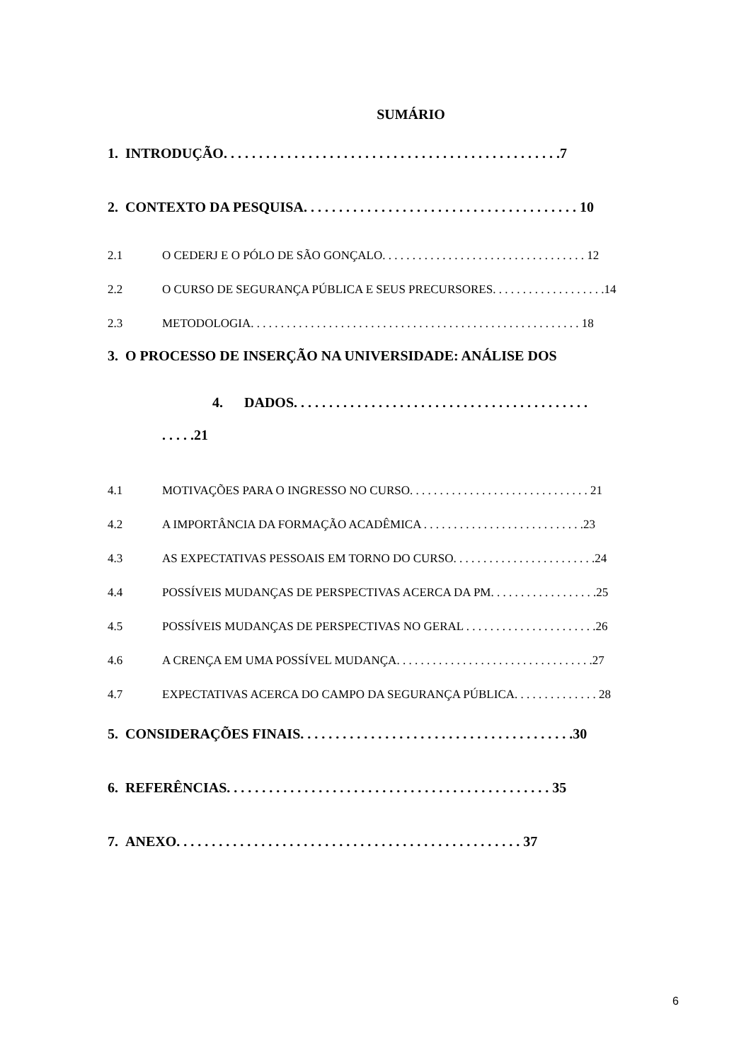SUMÁRIO
1. INTRODUÇÃO. . . . . . . . . . . . . . . . . . . . . . . . . . . . . . . . . . . . . . . . . . . . . . . .7
2. CONTEXTO DA PESQUISA. . . . . . . . . . . . . . . . . . . . . . . . . . . . . . . . . . . . . . . 10
2.1 O CEDERJ E O PÓLO DE SÃO GONÇALO. . . . . . . . . . . . . . . . . . . . . . . . . . . . . . . . . . 12
2.2 O CURSO DE SEGURANÇA PÚBLICA E SEUS PRECURSORES. . . . . . . . . . . . . . . . . . .14
2.3 METODOLOGIA. . . . . . . . . . . . . . . . . . . . . . . . . . . . . . . . . . . . . . . . . . . . . . . . . . . . . . . 18
3. O PROCESSO DE INSERÇÃO NA UNIVERSIDADE: ANÁLISE DOS
4. DADOS. . . . . . . . . . . . . . . . . . . . . . . . . . . . . . . . . . . . . . . . . .
. . . . .21
4.1 MOTIVAÇÕES PARA O INGRESSO NO CURSO. . . . . . . . . . . . . . . . . . . . . . . . . . . . . . 21
4.2 A IMPORTÂNCIA DA FORMAÇÃO ACADÊMICA . . . . . . . . . . . . . . . . . . . . . . . . . . .23
4.3 AS EXPECTATIVAS PESSOAIS EM TORNO DO CURSO. . . . . . . . . . . . . . . . . . . . . . . .24
4.4 POSSÍVEIS MUDANÇAS DE PERSPECTIVAS ACERCA DA PM. . . . . . . . . . . . . . . . . .25
4.5 POSSÍVEIS MUDANÇAS DE PERSPECTIVAS NO GERAL . . . . . . . . . . . . . . . . . . . . . .26
4.6 A CRENÇA EM UMA POSSÍVEL MUDANÇA. . . . . . . . . . . . . . . . . . . . . . . . . . . . . . . . .27
4.7 EXPECTATIVAS ACERCA DO CAMPO DA SEGURANÇA PÚBLICA. . . . . . . . . . . . . . 28
5. CONSIDERAÇÕES FINAIS. . . . . . . . . . . . . . . . . . . . . . . . . . . . . . . . . . . . . . .30
6. REFERÊNCIAS. . . . . . . . . . . . . . . . . . . . . . . . . . . . . . . . . . . . . . . . . . . . . . 35
7. ANEXO. . . . . . . . . . . . . . . . . . . . . . . . . . . . . . . . . . . . . . . . . . . . . . . . . 37
6